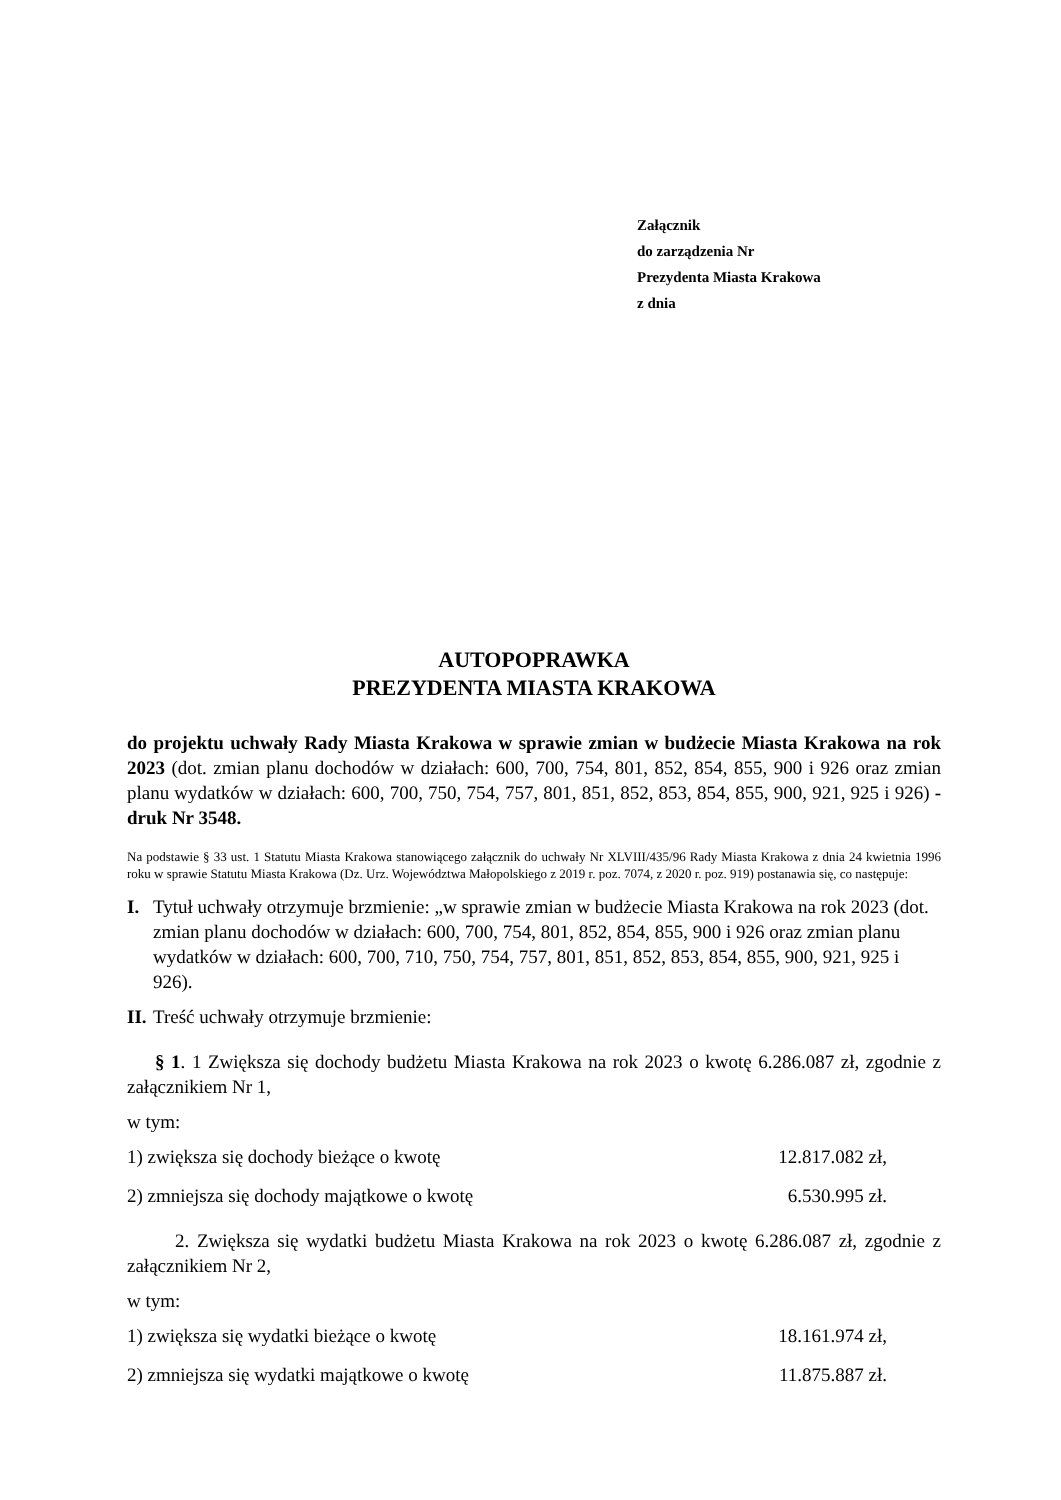Załącznik
do zarządzenia Nr
Prezydenta Miasta Krakowa
z dnia
AUTOPOPRAWKA
PREZYDENTA MIASTA KRAKOWA
do projektu uchwały Rady Miasta Krakowa w sprawie zmian w budżecie Miasta Krakowa na rok 2023 (dot. zmian planu dochodów w działach: 600, 700, 754, 801, 852, 854, 855, 900 i 926 oraz zmian planu wydatków w działach: 600, 700, 750, 754, 757, 801, 851, 852, 853, 854, 855, 900, 921, 925 i 926) - druk Nr 3548.
Na podstawie § 33 ust. 1 Statutu Miasta Krakowa stanowiącego załącznik do uchwały Nr XLVIII/435/96 Rady Miasta Krakowa z dnia 24 kwietnia 1996 roku w sprawie Statutu Miasta Krakowa (Dz. Urz. Województwa Małopolskiego z 2019 r. poz. 7074, z 2020 r. poz. 919) postanawia się, co następuje:
I. Tytuł uchwały otrzymuje brzmienie: „w sprawie zmian w budżecie Miasta Krakowa na rok 2023 (dot. zmian planu dochodów w działach: 600, 700, 754, 801, 852, 854, 855, 900 i 926 oraz zmian planu wydatków w działach: 600, 700, 710, 750, 754, 757, 801, 851, 852, 853, 854, 855, 900, 921, 925 i 926).
II. Treść uchwały otrzymuje brzmienie:
§ 1. 1 Zwiększa się dochody budżetu Miasta Krakowa na rok 2023 o kwotę 6.286.087 zł, zgodnie z załącznikiem Nr 1,
w tym:
1) zwiększa się dochody bieżące o kwotę 12.817.082 zł,
2) zmniejsza się dochody majątkowe o kwotę 6.530.995 zł.
2. Zwiększa się wydatki budżetu Miasta Krakowa na rok 2023 o kwotę 6.286.087 zł, zgodnie z załącznikiem Nr 2,
w tym:
1) zwiększa się wydatki bieżące o kwotę 18.161.974 zł,
2) zmniejsza się wydatki majątkowe o kwotę 11.875.887 zł.